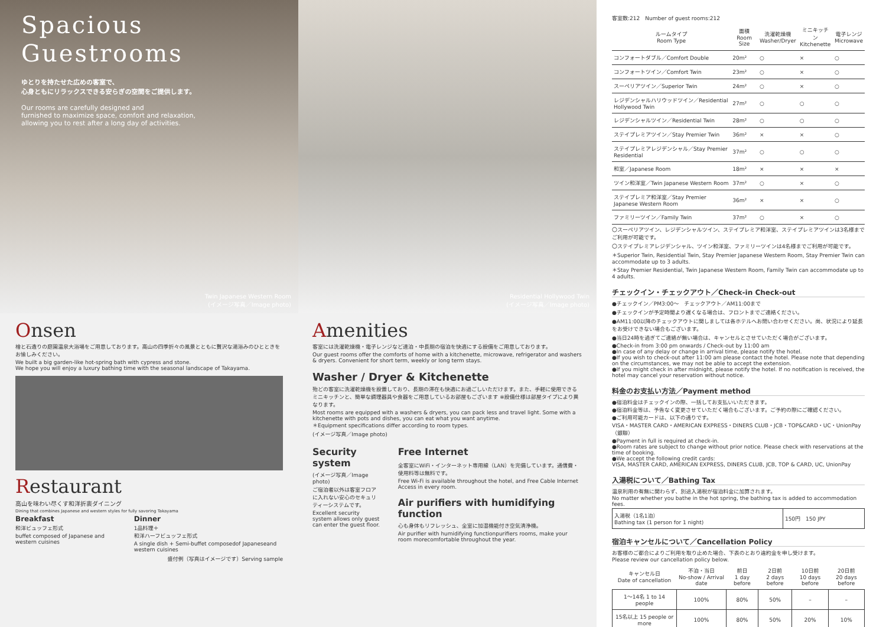Spacious
Guestrooms
ゆとりを持たせた広めの客室で、
心身ともにリラックスできる安らぎの空間をご提供します。
Our rooms are carefully designed and
furnished to maximize space, comfort and relaxation,
allowing you to rest after a long day of activities.
Twin Japanese Western Room
(イメージ写真／Image photo)
Residential Hollywood Twin
(イメージ写真／Image photo)
Onsen
檜と石造りの庭園温泉大浴場をご用意しております。高山の四季折々の風景とともに贅沢な湯浴みのひとときをお愉しみください。
We built a big garden-like hot-spring bath with cypress and stone.
We hope you will enjoy a luxury bathing time with the seasonal landscape of Takayama.
Restaurant
高山を味わい尽くす和洋折衷ダイニング
Dining that combines Japanese and western styles for fully savoring Takayama
Breakfast
和洋ビュッフェ形式
buffet composed of Japanese and western cuisines
Dinner
1品料理＋
和洋ハーフビュッフェ形式
A single dish + Semi-buffet composedof Japaneseand western cuisines
盛付例（写真はイメージです）Serving sample
Amenities
客室には洗濯乾燥機・電子レンジなど連泊・中長期の宿泊を快適にする設備をご用意しております。
Our guest rooms offer the comforts of home with a kitchenette, microwave, refrigerator and washers & dryers. Convenient for short term, weekly or long term stays.
Washer / Dryer & Kitchenette
殆どの客室に洗濯乾燥機を設置しており、長期の滞在も快適にお過ごしいただけます。また、手軽に使用できるミニキッチンと、簡単な調理器具や食器をご用意しているお部屋もございます ※設備仕様は部屋タイプにより異なります。
Most rooms are equipped with a washers & dryers, you can pack less and travel light. Some with a kitchenette with pots and dishes, you can eat what you want anytime.
＊Equipment specifications differ according to room types.
(イメージ写真／Image photo)
Security system
(イメージ写真／Image photo)
ご宿泊者以外は客室フロアに入れない安心のセキュリティーシステムです。
Excellent security system allows only guest can enter the guest floor.
Free Internet
全客室にWiFi・インターネット専用線（LAN）を完備しています。通信費・使用料等は無料です。
Free Wi-Fi is available throughout the hotel, and Free Cable Internet Access in every room.
Air purifiers with humidifying function
心も身体もリフレッシュ、全室に加湿機能付き空気清浄機。
Air purifier with humidifying functionpurifiers rooms, make your room morecomfortable throughout the year.
客室数:212　Number of guest rooms:212
| ルームタイプ Room Type | 面積 Room Size | 洗濯乾燥機 Washer/Dryer | ミニキッチン Kitchenette | 電子レンジ Microwave |
| --- | --- | --- | --- | --- |
| コンフォートダブル／Comfort Double | 20m² | ○ | × | ○ |
| コンフォートツイン／Comfort Twin | 23m² | ○ | × | ○ |
| スーペリアツイン／Superior Twin | 24m² | ○ | × | ○ |
| レジデンシャルハリウッドツイン／Residential Hollywood Twin | 27m² | ○ | ○ | ○ |
| レジデンシャルツイン／Residential Twin | 28m² | ○ | ○ | ○ |
| ステイプレミアツイン／Stay Premier Twin | 36m² | × | × | ○ |
| ステイプレミアレジデンシャル／Stay Premier Residential | 37m² | ○ | ○ | ○ |
| 和室／Japanese Room | 18m² | × | × | × |
| ツイン和洋室／Twin Japanese Western Room | 37m² | ○ | × | ○ |
| ステイプレミア和洋室／Stay Premier Japanese Western Room | 36m² | × | × | ○ |
| ファミリーツイン／Family Twin | 37m² | ○ | × | ○ |
〇スーペリアツイン、レジデンシャルツイン、ステイプレミア和洋室、ステイプレミアツインは3名様までご利用が可能です。
〇ステイプレミアレジデンシャル、ツイン和洋室、ファミリーツインは4名様までご利用が可能です。
＊Superior Twin, Residential Twin, Stay Premier Japanese Western Room, Stay Premier Twin can accommodate up to 3 adults.
＊Stay Premier Residential, Twin Japanese Western Room, Family Twin can accommodate up to 4 adults.
チェックイン・チェックアウト／Check-in Check-out
●チェックイン／PM3:00〜　チェックアウト／AM11:00まで
●チェックインが予定時間より遅くなる場合は、フロントまでご連絡ください。
●AM11:00以降のチェックアウトに関しましては各ホテルへお問い合わせください。尚、状況により延長をお受けできない場合もございます。
●当日24時を過ぎてご連絡が無い場合は、キャンセルとさせていただく場合がございます。
●Check-in from 3:00 pm onwards / Check-out by 11:00 am
●In case of any delay or change in arrival time, please notify the hotel.
●If you wish to check-out after 11:00 am please contact the hotel. Please note that depending on the circumstances, we may not be able to accept the extension.
●If you might check in after midnight, please notify the hotel. If no notification is received, the hotel may cancel your reservation without notice.
料金のお支払い方法／Payment method
●宿泊料金はチェックインの際、一括してお支払いいただきます。
●宿泊料金等は、予告なく変更させていただく場合もございます。ご予約の際にご確認ください。
●ご利用可能カードは、以下の通りです。
VISA・MASTER CARD・AMERICAN EXPRESS・DINERS CLUB・JCB・TOP&CARD・UC・UnionPay（銀聯）
●Payment in full is required at check-in.
●Room rates are subject to change without prior notice. Please check with reservations at the time of booking.
●We accept the following credit cards:
VISA, MASTER CARD, AMERICAN EXPRESS, DINERS CLUB, JCB, TOP & CARD, UC, UnionPay
入湯税について／Bathing Tax
温泉利用の有無に関わらず、別途入湯税が宿泊料金に加算されます。
No matter whether you bathe in the hot spring, the bathing tax is added to accommodation fees.
| 入湯税（1名1泊） Bathing tax (1 person for 1 night) | 150円 150 JPY |
宿泊キャンセルについて／Cancellation Policy
お客様のご都合によりご利用を取り止めた場合、下表のとおり違約金を申し受けます。
Please review our cancellation policy below.
| キャンセル日 Date of cancellation | 不泊・当日 No-show / Arrival date | 前日 1 day before | 2日前 2 days before | 10日前 10 days before | 20日前 20 days before |
| --- | --- | --- | --- | --- | --- |
| 1〜14名 1 to 14 people | 100% | 80% | 50% | – | – |
| 15名以上 15 people or more | 100% | 80% | 50% | 20% | 10% |